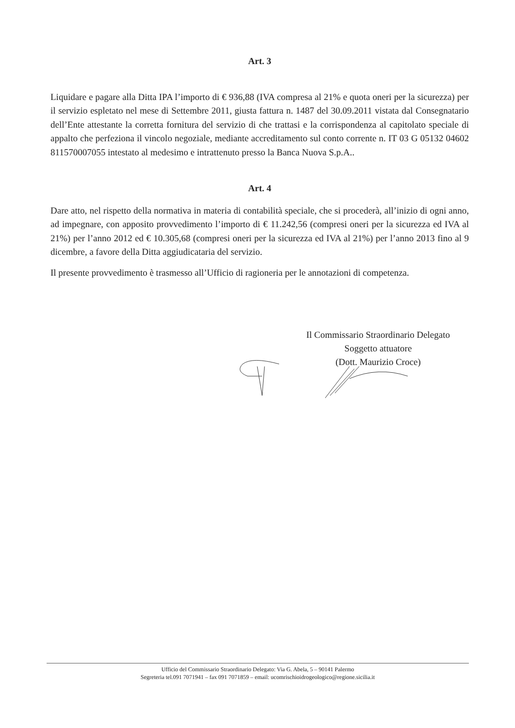Art. 3
Liquidare e pagare alla Ditta IPA l’importo di € 936,88 (IVA compresa al 21% e quota oneri per la sicurezza) per il servizio espletato nel mese di Settembre 2011, giusta fattura n. 1487 del 30.09.2011 vistata dal Consegnatario dell’Ente attestante la corretta fornitura del servizio di che trattasi e la corrispondenza al capitolato speciale di appalto che perfeziona il vincolo negoziale, mediante accreditamento sul conto corrente n. IT 03 G 05132 04602 811570007055 intestato al medesimo e intrattenuto presso la Banca Nuova S.p.A..
Art. 4
Dare atto, nel rispetto della normativa in materia di contabilità speciale, che si procederà, all’inizio di ogni anno, ad impegnare, con apposito provvedimento l’importo di € 11.242,56 (compresi oneri per la sicurezza ed IVA al 21%) per l’anno 2012 ed € 10.305,68 (compresi oneri per la sicurezza ed IVA al 21%) per l’anno 2013 fino al 9 dicembre, a favore della Ditta aggiudicataria del servizio.
Il presente provvedimento è trasmesso all’Ufficio di ragioneria per le annotazioni di competenza.
Il Commissario Straordinario Delegato
Soggetto attuatore
(Dott. Maurizio Croce)
Ufficio del Commissario Straordinario Delegato: Via G. Abela, 5 – 90141 Palermo
Segreteria tel.091 7071941 – fax 091 7071859 – email: ucomrischioidrogeologico@regione.sicilia.it